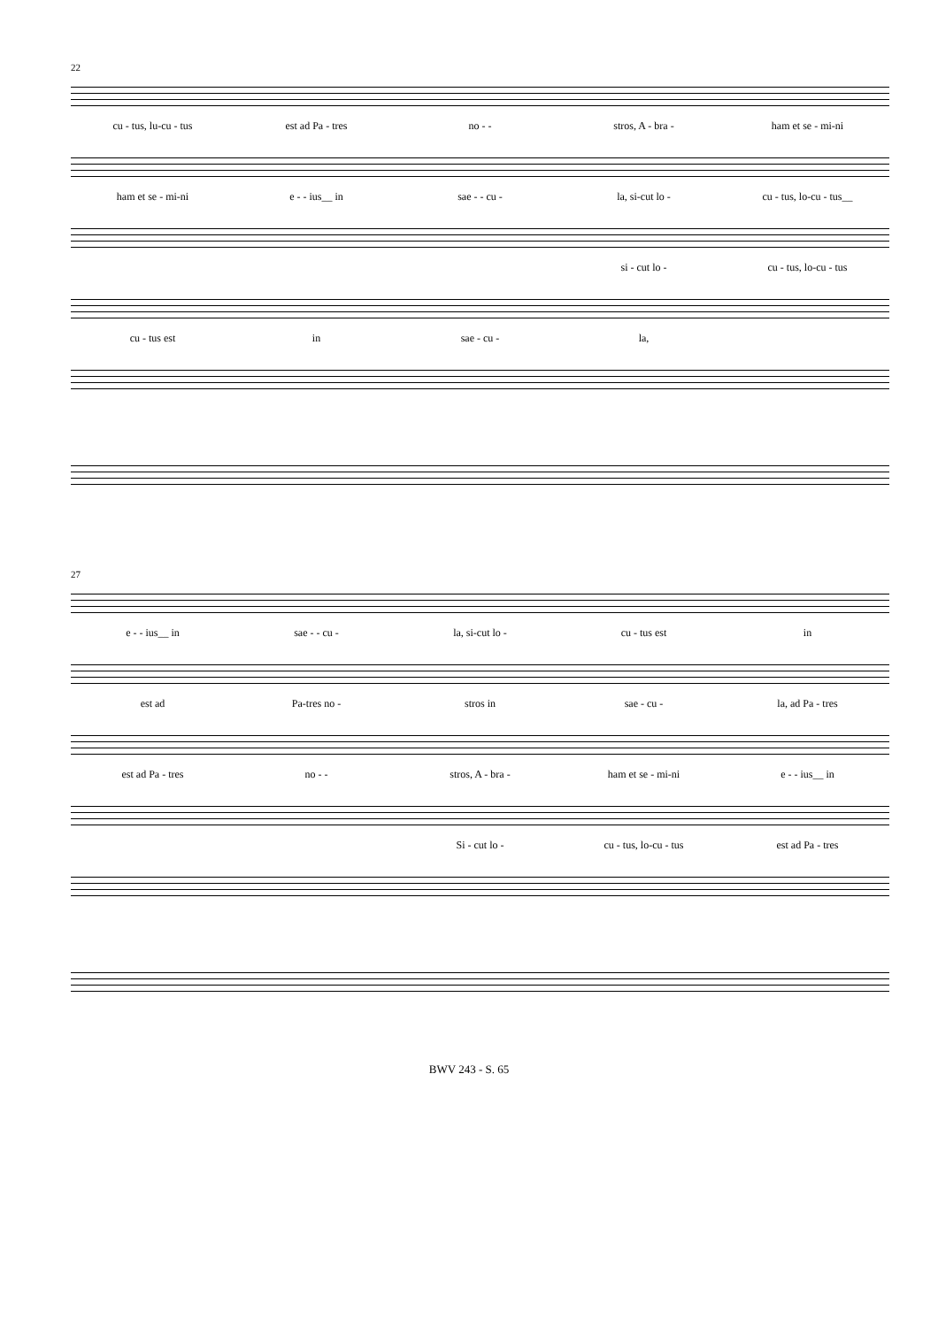22
cu - tus, lu-cu - tus est ad Pa - tres no - - stros, A - bra - ham et se - mi-ni
ham et se - mi-ni e - - ius__ in sae - - cu - la, si-cut lo - cu - tus, lo-cu - tus__
si - cut lo - cu - tus, lo-cu - tus
cu - tus est in sae - cu - la,
27
e - - ius__ in sae - - cu - la, si-cut lo - cu - tus est in
est ad Pa-tres no - stros in sae - cu - la, ad Pa - tres
est ad Pa - tres no - - stros, A - bra - ham et se - mi-ni e - - ius__ in
Si - cut lo - cu - tus, lo-cu - tus est ad Pa - tres
BWV 243 - S. 65